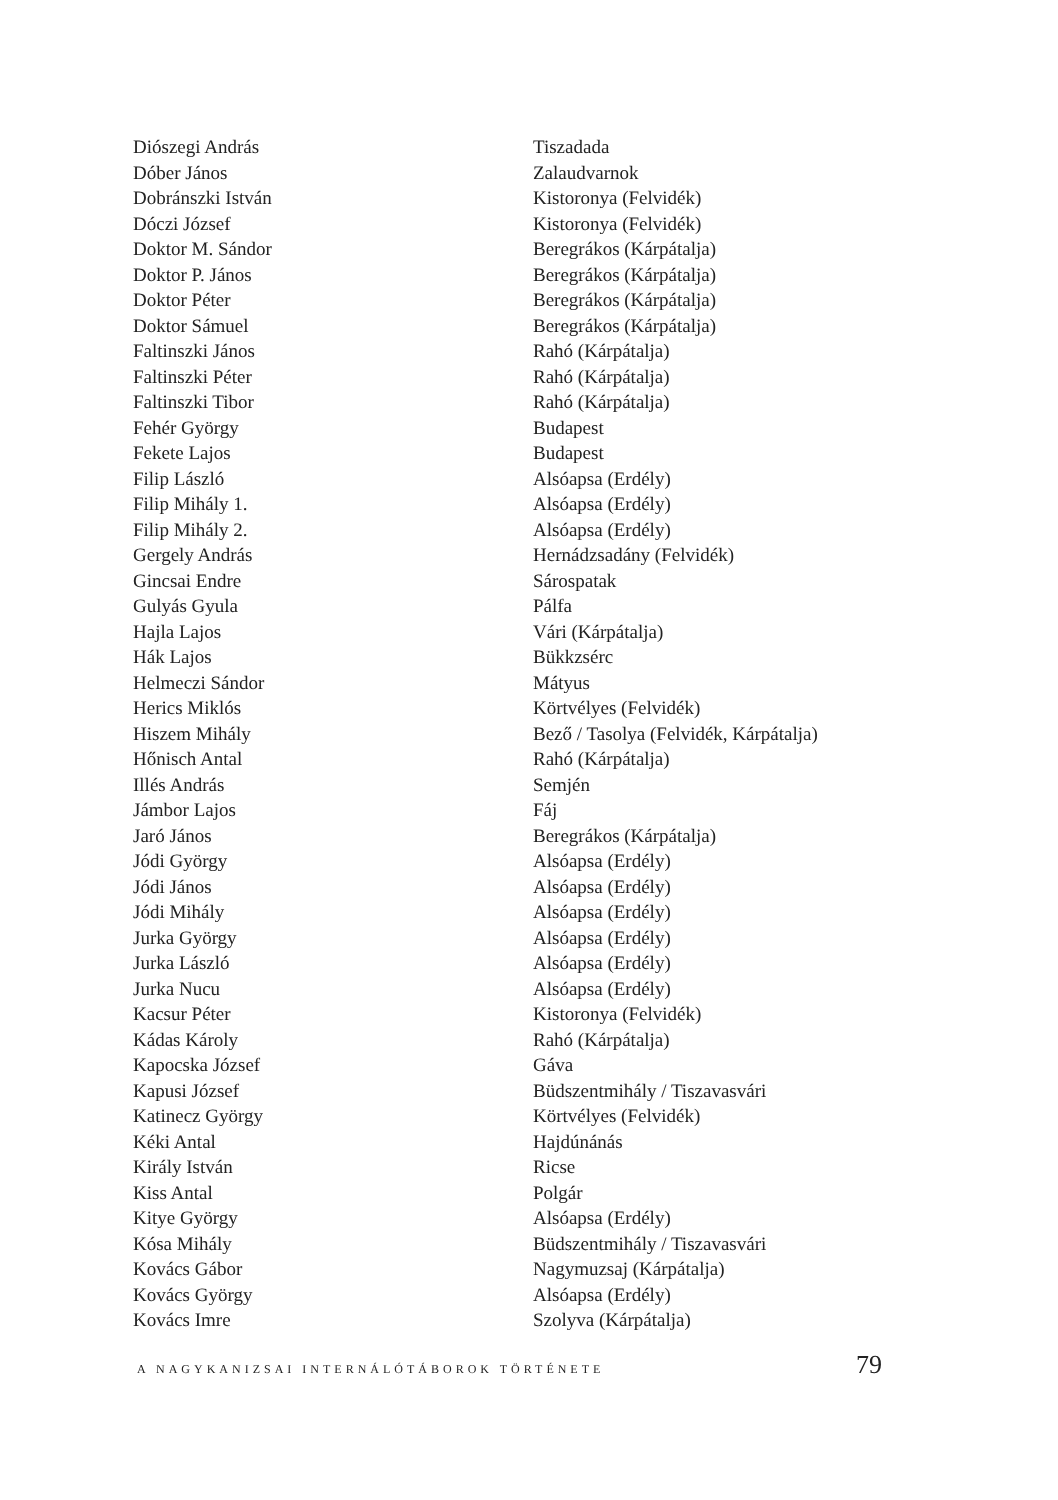| Diószegi András | Tiszadada |
| Dóber János | Zalaudvarnok |
| Dobránszki István | Kistoronya (Felvidék) |
| Dóczi József | Kistoronya (Felvidék) |
| Doktor M. Sándor | Beregrákos (Kárpátalja) |
| Doktor P. János | Beregrákos (Kárpátalja) |
| Doktor Péter | Beregrákos (Kárpátalja) |
| Doktor Sámuel | Beregrákos (Kárpátalja) |
| Faltinszki János | Rahó (Kárpátalja) |
| Faltinszki Péter | Rahó (Kárpátalja) |
| Faltinszki Tibor | Rahó (Kárpátalja) |
| Fehér György | Budapest |
| Fekete Lajos | Budapest |
| Filip László | Alsóapsa (Erdély) |
| Filip Mihály 1. | Alsóapsa (Erdély) |
| Filip Mihály 2. | Alsóapsa (Erdély) |
| Gergely András | Hernádzsadány (Felvidék) |
| Gincsai Endre | Sárospatak |
| Gulyás Gyula | Pálfa |
| Hajla Lajos | Vári (Kárpátalja) |
| Hák Lajos | Bükkzsérc |
| Helmeczi Sándor | Mátyus |
| Herics Miklós | Körtvélyes (Felvidék) |
| Hiszem Mihály | Bező / Tasolya (Felvidék, Kárpátalja) |
| Hőnisch Antal | Rahó (Kárpátalja) |
| Illés András | Semjén |
| Jámbor Lajos | Fáj |
| Jaró János | Beregrákos (Kárpátalja) |
| Jódi György | Alsóapsa (Erdély) |
| Jódi János | Alsóapsa (Erdély) |
| Jódi Mihály | Alsóapsa (Erdély) |
| Jurka György | Alsóapsa (Erdély) |
| Jurka László | Alsóapsa (Erdély) |
| Jurka Nucu | Alsóapsa (Erdély) |
| Kacsur Péter | Kistoronya (Felvidék) |
| Kádas Károly | Rahó (Kárpátalja) |
| Kapocska József | Gáva |
| Kapusi József | Büdszentmihály / Tiszavasvári |
| Katinecz György | Körtvélyes (Felvidék) |
| Kéki Antal | Hajdúnánás |
| Király István | Ricse |
| Kiss Antal | Polgár |
| Kitye György | Alsóapsa (Erdély) |
| Kósa Mihály | Büdszentmihály / Tiszavasvári |
| Kovács Gábor | Nagymuzsaj (Kárpátalja) |
| Kovács György | Alsóapsa (Erdély) |
| Kovács Imre | Szolyva (Kárpátalja) |
A NAGYKANIZSAI INTERNÁLÓTÁBOROK TÖRTÉNETE 79